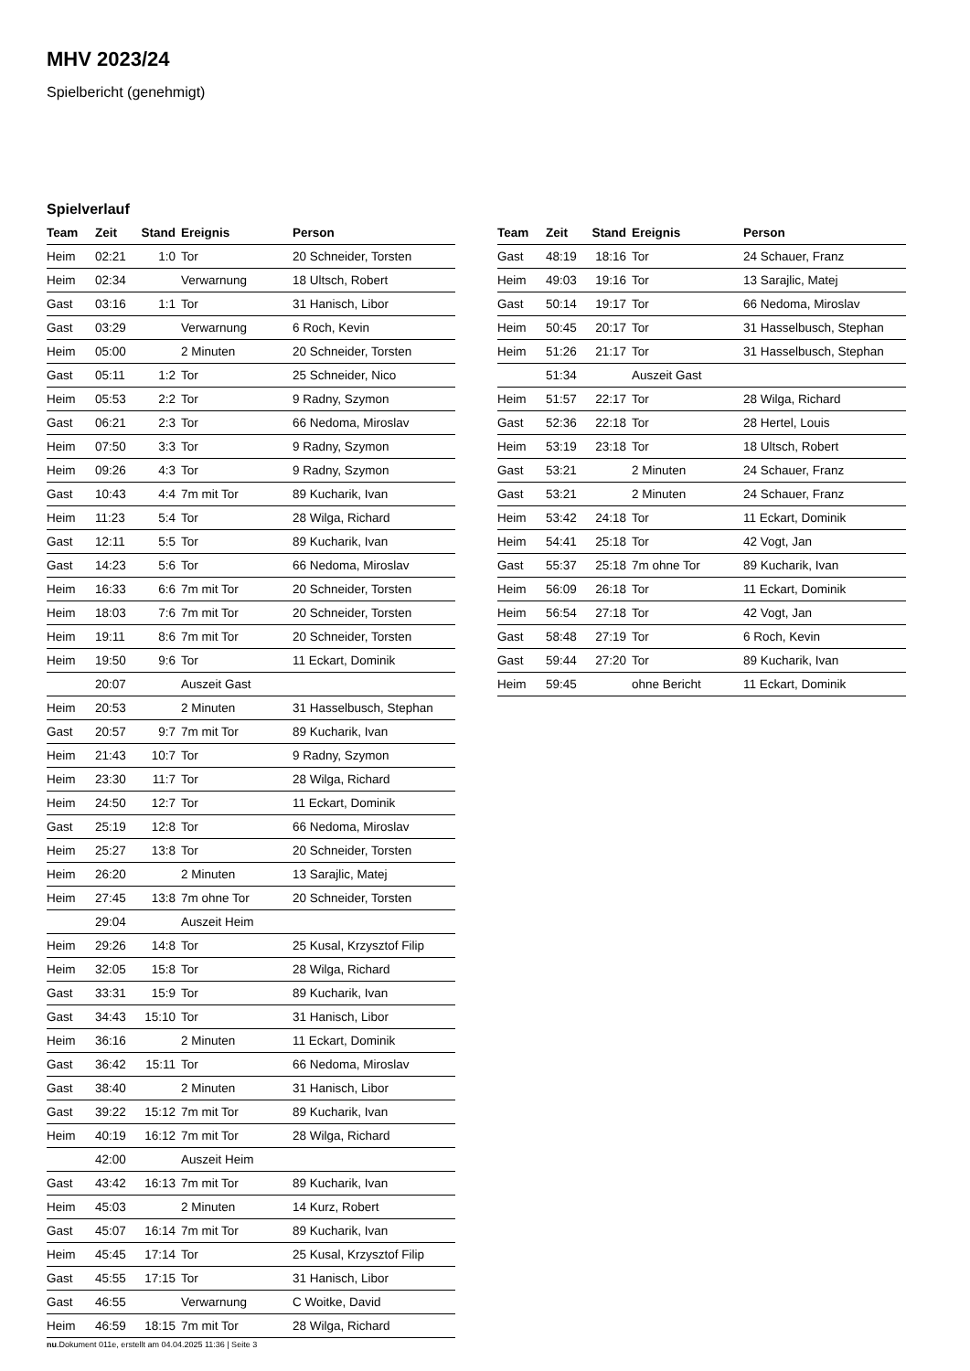MHV 2023/24
Spielbericht (genehmigt)
Spielverlauf
| Team | Zeit | Stand | Ereignis | Person |
| --- | --- | --- | --- | --- |
| Heim | 02:21 | 1:0 | Tor | 20 Schneider, Torsten |
| Heim | 02:34 | | Verwarnung | 18 Ultsch, Robert |
| Gast | 03:16 | 1:1 | Tor | 31 Hanisch, Libor |
| Gast | 03:29 | | Verwarnung | 6 Roch, Kevin |
| Heim | 05:00 | | 2 Minuten | 20 Schneider, Torsten |
| Gast | 05:11 | 1:2 | Tor | 25 Schneider, Nico |
| Heim | 05:53 | 2:2 | Tor | 9 Radny, Szymon |
| Gast | 06:21 | 2:3 | Tor | 66 Nedoma, Miroslav |
| Heim | 07:50 | 3:3 | Tor | 9 Radny, Szymon |
| Heim | 09:26 | 4:3 | Tor | 9 Radny, Szymon |
| Gast | 10:43 | 4:4 | 7m mit Tor | 89 Kucharik, Ivan |
| Heim | 11:23 | 5:4 | Tor | 28 Wilga, Richard |
| Gast | 12:11 | 5:5 | Tor | 89 Kucharik, Ivan |
| Gast | 14:23 | 5:6 | Tor | 66 Nedoma, Miroslav |
| Heim | 16:33 | 6:6 | 7m mit Tor | 20 Schneider, Torsten |
| Heim | 18:03 | 7:6 | 7m mit Tor | 20 Schneider, Torsten |
| Heim | 19:11 | 8:6 | 7m mit Tor | 20 Schneider, Torsten |
| Heim | 19:50 | 9:6 | Tor | 11 Eckart, Dominik |
| | 20:07 | | Auszeit Gast | |
| Heim | 20:53 | | 2 Minuten | 31 Hasselbusch, Stephan |
| Gast | 20:57 | 9:7 | 7m mit Tor | 89 Kucharik, Ivan |
| Heim | 21:43 | 10:7 | Tor | 9 Radny, Szymon |
| Heim | 23:30 | 11:7 | Tor | 28 Wilga, Richard |
| Heim | 24:50 | 12:7 | Tor | 11 Eckart, Dominik |
| Gast | 25:19 | 12:8 | Tor | 66 Nedoma, Miroslav |
| Heim | 25:27 | 13:8 | Tor | 20 Schneider, Torsten |
| Heim | 26:20 | | 2 Minuten | 13 Sarajlic, Matej |
| Heim | 27:45 | 13:8 | 7m ohne Tor | 20 Schneider, Torsten |
| | 29:04 | | Auszeit Heim | |
| Heim | 29:26 | 14:8 | Tor | 25 Kusal, Krzysztof Filip |
| Heim | 32:05 | 15:8 | Tor | 28 Wilga, Richard |
| Gast | 33:31 | 15:9 | Tor | 89 Kucharik, Ivan |
| Gast | 34:43 | 15:10 | Tor | 31 Hanisch, Libor |
| Heim | 36:16 | | 2 Minuten | 11 Eckart, Dominik |
| Gast | 36:42 | 15:11 | Tor | 66 Nedoma, Miroslav |
| Gast | 38:40 | | 2 Minuten | 31 Hanisch, Libor |
| Gast | 39:22 | 15:12 | 7m mit Tor | 89 Kucharik, Ivan |
| Heim | 40:19 | 16:12 | 7m mit Tor | 28 Wilga, Richard |
| | 42:00 | | Auszeit Heim | |
| Gast | 43:42 | 16:13 | 7m mit Tor | 89 Kucharik, Ivan |
| Heim | 45:03 | | 2 Minuten | 14 Kurz, Robert |
| Gast | 45:07 | 16:14 | 7m mit Tor | 89 Kucharik, Ivan |
| Heim | 45:45 | 17:14 | Tor | 25 Kusal, Krzysztof Filip |
| Gast | 45:55 | 17:15 | Tor | 31 Hanisch, Libor |
| Gast | 46:55 | | Verwarnung | C Woitke, David |
| Heim | 46:59 | 18:15 | 7m mit Tor | 28 Wilga, Richard |
| Team | Zeit | Stand | Ereignis | Person |
| --- | --- | --- | --- | --- |
| Gast | 48:19 | 18:16 | Tor | 24 Schauer, Franz |
| Heim | 49:03 | 19:16 | Tor | 13 Sarajlic, Matej |
| Gast | 50:14 | 19:17 | Tor | 66 Nedoma, Miroslav |
| Heim | 50:45 | 20:17 | Tor | 31 Hasselbusch, Stephan |
| Heim | 51:26 | 21:17 | Tor | 31 Hasselbusch, Stephan |
| | 51:34 | | Auszeit Gast | |
| Heim | 51:57 | 22:17 | Tor | 28 Wilga, Richard |
| Gast | 52:36 | 22:18 | Tor | 28 Hertel, Louis |
| Heim | 53:19 | 23:18 | Tor | 18 Ultsch, Robert |
| Gast | 53:21 | | 2 Minuten | 24 Schauer, Franz |
| Gast | 53:21 | | 2 Minuten | 24 Schauer, Franz |
| Heim | 53:42 | 24:18 | Tor | 11 Eckart, Dominik |
| Heim | 54:41 | 25:18 | Tor | 42 Vogt, Jan |
| Gast | 55:37 | 25:18 | 7m ohne Tor | 89 Kucharik, Ivan |
| Heim | 56:09 | 26:18 | Tor | 11 Eckart, Dominik |
| Heim | 56:54 | 27:18 | Tor | 42 Vogt, Jan |
| Gast | 58:48 | 27:19 | Tor | 6 Roch, Kevin |
| Gast | 59:44 | 27:20 | Tor | 89 Kucharik, Ivan |
| Heim | 59:45 | | ohne Bericht | 11 Eckart, Dominik |
nu.Dokument 011e, erstellt am 04.04.2025 11:36 | Seite 3